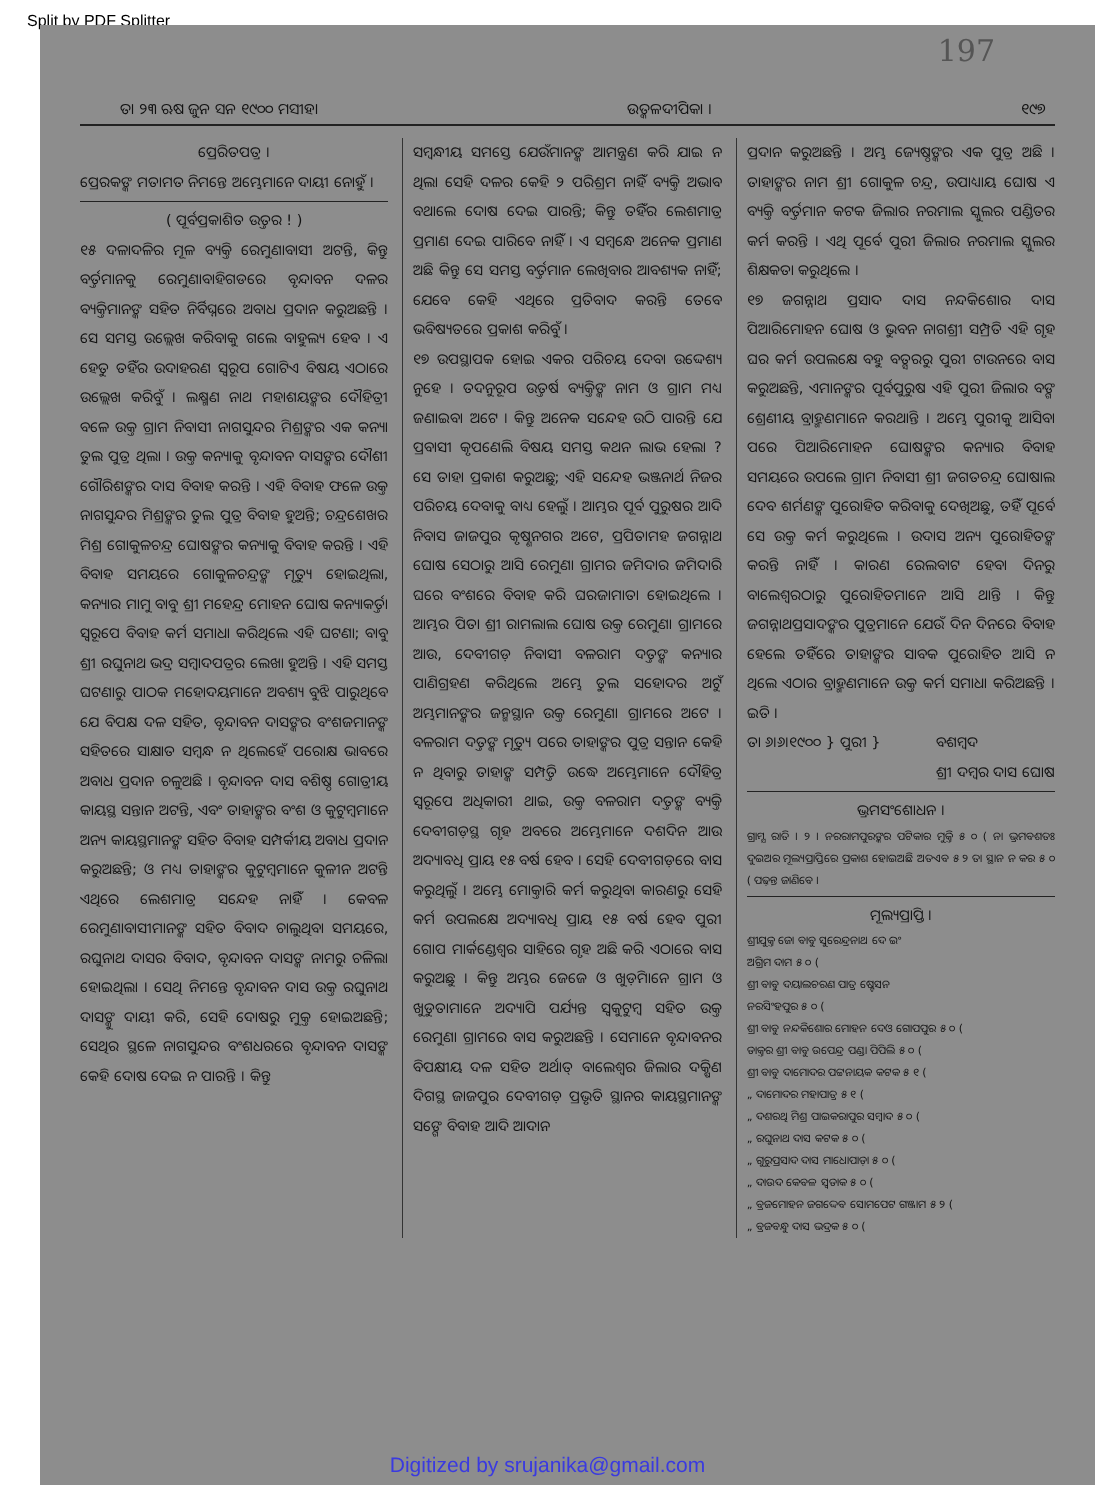Split by PDF Splitter
197
ତା ୨୩ ଋଷ ଜୁନ ସନ ୧୯୦୦ ମସୀହା ଉତ୍କଳଦୀପିକା । ୧୯୭
ପ୍ରେରିତପତ୍ର ।
ପ୍ରେରକଙ୍କ ମତାମତ ନିମନ୍ତେ ଅମ୍ଭେମାନେ ଦାୟୀ ନୋହୁଁ ।
( ପୂର୍ବପ୍ରକାଶିତ ଉତ୍ତର ! )
୧୫ ଦଳାଦଳିର ମୂଳ ବ୍ୟକ୍ତି ରେମୁଣାବାସୀ ଅଟନ୍ତି, କିନ୍ତୁ ବର୍ତ୍ତମାନକୁ ରେମୁଣାବାହିଗଡରେ ବୃନ୍ଦାବନ ଦଳର ବ୍ୟକ୍ତିମାନଙ୍କ ସହିତ ନିର୍ବିଘ୍ନରେ ଅବାଧ ପ୍ରଦାନ କରୁଅଛନ୍ତି । ସେ ସମସ୍ତ ଉଲ୍ଲେଖ କରିବାକୁ ଗଲେ ବାହୁଲ୍ୟ ହେବ । ଏ ହେତୁ ତହିଁର ଉଦାହରଣ ସ୍ୱରୂପ ଗୋଟିଏ ବିଷୟ ଏଠାରେ ଉଲ୍ଲେଖ କରିବୁଁ । ଲକ୍ଷ୍ମଣ ନାଥ ମହାଶୟଙ୍କର ଦୌହିତ୍ରୀ ବଳେ ଉକ୍ତ ଗ୍ରାମ ନିବାସୀ ନାଗସୁନ୍ଦର ମିଶ୍ରଙ୍କର ଏକ କନ୍ୟା ତୁଲ ପୁତ୍ର ଥିଲା । ଉକ୍ତ କନ୍ୟାକୁ ବୃନ୍ଦାବନ ଦାସଙ୍କର ଦୌଶୀ ଗୌରିଶଙ୍କର ଦାସ ବିବାହ କରନ୍ତି । ଏହି ବିବାହ ଫଳେ ଉକ୍ତ ନାଗସୁନ୍ଦର ମିଶ୍ରଙ୍କର ତୁଲ ପୁତ୍ର ବିବାହ ହୁଅନ୍ତି; ଚନ୍ଦ୍ରଶେଖର ମିଶ୍ର ଗୋକୁଳଚନ୍ଦ୍ର ଘୋଷଙ୍କର କନ୍ୟାକୁ ବିବାହ କରନ୍ତି । ଏହି ବିବାହ ସମୟରେ ଗୋକୁଳଚନ୍ଦ୍ରଙ୍କ ମୃତ୍ୟୁ ହୋଇଥିଲା, କନ୍ୟାର ମାମୁ ବାବୁ ଶ୍ରୀ ମହେନ୍ଦ୍ର ମୋହନ ଘୋଷ କନ୍ୟାକର୍ତ୍ତା ସ୍ୱରୂପେ ବିବାହ କର୍ମ ସମାଧା କରିଥିଲେ ଏହି ଘଟଣା; ବାବୁ ଶ୍ରୀ ରଘୁନାଥ ଭଦ୍ର ସମ୍ବାଦପତ୍ରର ଲେଖା ହୁଅନ୍ତି । ଏହି ସମସ୍ତ ଘଟଣାରୁ ପାଠକ ମହୋଦୟମାନେ ଅବଶ୍ୟ ବୁଝି ପାରୁଥିବେ ଯେ ବିପକ୍ଷ ଦଳ ସହିତ, ବୃନ୍ଦାବନ ଦାସଙ୍କର ବଂଶଜମାନଙ୍କ ସହିତରେ ସାକ୍ଷାତ ସମ୍ବନ୍ଧ ନ ଥିଲେହେଁ ପରୋକ୍ଷ ଭାବରେ ଅବାଧ ପ୍ରଦାନ ଚଳୁଅଛି । ବୃନ୍ଦାବନ ଦାସ ବଶିଷ୍ଠ ଗୋତ୍ରୀୟ କାୟସ୍ଥ ସନ୍ତାନ ଅଟନ୍ତି, ଏବଂ ତାହାଙ୍କର ବଂଶ ଓ କୁଟୁମ୍ବମାନେ ଅନ୍ୟ କାୟସ୍ଥମାନଙ୍କ ସହିତ ବିବାହ ସମ୍ପର୍କୀୟ ଅବାଧ ପ୍ରଦାନ କରୁଅଛନ୍ତି; ଓ ମଧ୍ୟ ତାହାଙ୍କର କୁଟୁମ୍ବମାନେ କୁଳୀନ ଅଟନ୍ତି ଏଥିରେ ଲେଶମାତ୍ର ସନ୍ଦେହ ନାହିଁ । କେବଳ ରେମୁଣାବାସୀମାନଙ୍କ ସହିତ ବିବାଦ ଚାଲୁଥିବା ସମୟରେ, ରଘୁନାଥ ଦାସର ବିବାଦ, ବୃନ୍ଦାବନ ଦାସଙ୍କ ନାମରୁ ଚଳିଲା ହୋଇଥିଲା । ସେଥି ନିମନ୍ତେ ବୃନ୍ଦାବନ ଦାସ ଉକ୍ତ ରଘୁନାଥ ଦାସଙ୍କୁ ଦାୟୀ କରି, ସେହି ଦୋଷରୁ ମୁକ୍ତ ହୋଇଅଛନ୍ତି; ସେଥିର ସ୍ଥଳେ ନାଗସୁନ୍ଦର ବଂଶଧରରେ ବୃନ୍ଦାବନ ଦାସଙ୍କ କେହି ଦୋଷ ଦେଇ ନ ପାରନ୍ତି । କିନ୍ତୁ
ସମ୍ବନ୍ଧୀୟ ସମସ୍ତେ ଯେଉଁମାନଙ୍କ ଆମନ୍ତ୍ରଣ କରି ଯାଇ ନ ଥିଲା ସେହି ଦଳର କେହି ୨ ପରିଶ୍ରମ ନାହିଁ ବ୍ୟକ୍ତି ଅଭାବ ବଥାଲେ ଦୋଷ ଦେଇ ପାରନ୍ତି; କିନ୍ତୁ ତହିଁର ଲେଶମାତ୍ର ପ୍ରମାଣ ଦେଇ ପାରିବେ ନାହିଁ । ଏ ସମ୍ବନ୍ଧେ ଅନେକ ପ୍ରମାଣ ଅଛି କିନ୍ତୁ ସେ ସମସ୍ତ ବର୍ତ୍ତମାନ ଲେଖିବାର ଆବଶ୍ୟକ ନାହିଁ; ଯେବେ କେହି ଏଥିରେ ପ୍ରତିବାଦ କରନ୍ତି ତେବେ ଭବିଷ୍ୟତରେ ପ୍ରକାଶ କରିବୁଁ ।
୧୭ ଉପସ୍ଥାପକ ହୋଇ ଏକର ପରିଚୟ ଦେବା ଉଦ୍ଦେଶ୍ୟ ନୁହେ । ତଦନୁରୂପ ଉତ୍ତର୍ଷ ବ୍ୟକ୍ତିଙ୍କ ନାମ ଓ ଗ୍ରାମ ମଧ୍ୟ ଜଣାଇବା ଅଟେ । କିନ୍ତୁ ଅନେକ ସନ୍ଦେହ ଉଠି ପାରନ୍ତି ଯେ ପ୍ରବାସୀ କୃପଣେଲି ବିଷୟ ସମସ୍ତ କଥନ ଲାଭ ହେଲା ? ସେ ତାହା ପ୍ରକାଶ କରୁଅଛୁ; ଏହି ସନ୍ଦେହ ଭଞ୍ଜନାର୍ଥ ନିଜର ପରିଚୟ ଦେବାକୁ ବାଧ୍ୟ ହେଲୁଁ । ଆମ୍ଭର ପୂର୍ବ ପୁରୁଷର ଆଦି ନିବାସ ଜାଜପୁର କୃଷ୍ଣନଗର ଅଟେ, ପ୍ରପିତାମହ ଜଗନ୍ନାଥ ଘୋଷ ସେଠାରୁ ଆସି ରେମୁଣା ଗ୍ରାମର ଜମିଦାର ଜମିଦାରି ଘରେ ବଂଶରେ ବିବାହ କରି ଘରଜାମାତା ହୋଇଥିଲେ । ଆମ୍ଭର ପିତା ଶ୍ରୀ ରାମଲାଲ ଘୋଷ ଉକ୍ତ ରେମୁଣା ଗ୍ରାମରେ ଆଉ, ଦେବୀଗଡ଼ ନିବାସୀ ବଳରାମ ଦତ୍ତଙ୍କ କନ୍ୟାର ପାଣିଗ୍ରହଣ କରିଥିଲେ ଅମ୍ଭେ ତୁଲ ସହୋଦର ଅଟୁଁ ଅମ୍ଭମାନଙ୍କର ଜନ୍ମସ୍ଥାନ ଉକ୍ତ ରେମୁଣା ଗ୍ରାମରେ ଅଟେ । ବଳରାମ ଦତ୍ତଙ୍କ ମୃତ୍ୟୁ ପରେ ତାହାଙ୍କର ପୁତ୍ର ସନ୍ତାନ କେହି ନ ଥିବାରୁ ତାହାଙ୍କ ସମ୍ପତ୍ତି ଉଦ୍ଧେ ଅମ୍ଭେମାନେ ଦୌହିତ୍ର ସ୍ୱରୂପେ ଅଧିକାରୀ ଥାଇ, ଉକ୍ତ ବଳରାମ ଦତ୍ତଙ୍କ ବ୍ୟକ୍ତି ଦେବୀଗଡ଼ସ୍ଥ ଗୃହ ଅବରେ ଅମ୍ଭେମାନେ ଦଶଦିନ ଆଉ ଅଦ୍ୟାବଧି ପ୍ରାୟ ୧୫ ବର୍ଷ ହେବ । ସେହି ଦେବୀଗଡ଼ରେ ବାସ କରୁଥିଲୁଁ । ଅମ୍ଭେ ମୋକ୍ତାରି କର୍ମ କରୁଥିବା କାରଣରୁ ସେହି କର୍ମ ଉପଲକ୍ଷେ ଅଦ୍ୟାବଧି ପ୍ରାୟ ୧୫ ବର୍ଷ ହେବ ପୁରୀ ଗୋପ ମାର୍କଣ୍ଡେଶ୍ୱର ସାହିରେ ଗୃହ ଅଛି କରି ଏଠାରେ ବାସ କରୁଅଛୁ । କିନ୍ତୁ ଅମ୍ଭର ଜେଜେ ଓ ଖୁଡ଼ିମାନେ ଗ୍ରାମ ଓ ଖୁଡୁତାମାନେ ଅଦ୍ୟାପି ପର୍ଯ୍ୟନ୍ତ ସ୍ୱକୁଟୁମ୍ବ ସହିତ ଉକ୍ତ ରେମୁଣା ଗ୍ରାମରେ ବାସ କରୁଅଛନ୍ତି । ସେମାନେ ବୃନ୍ଦାବନର ବିପକ୍ଷୀୟ ଦଳ ସହିତ ଅର୍ଥାତ୍ ବାଲେଶ୍ୱର ଜିଲାର ଦକ୍ଷିଣ ଦିଗସ୍ଥ ଜାଜପୁର ଦେବୀଗଡ଼ ପ୍ରଭୃତି ସ୍ଥାନର କାୟସ୍ଥମାନଙ୍କ ସଙ୍ଗେ ବିବାହ ଆଦି ଆଦାନ
ପ୍ରଦାନ କରୁଅଛନ୍ତି । ଅମ୍ଭ ଜ୍ୟେଷ୍ଠଙ୍କର ଏକ ପୁତ୍ର ଅଛି । ତାହାଙ୍କର ନାମ ଶ୍ରୀ ଗୋକୁଳ ଚନ୍ଦ୍ର, ଉପାଧ୍ୟାୟ ଘୋଷ ଏ ବ୍ୟକ୍ତି ବର୍ତ୍ତମାନ କଟକ ଜିଲାର ନରମାଲ ସ୍କୁଲର ପଣ୍ଡିତର କର୍ମ କରନ୍ତି । ଏଥି ପୂର୍ବେ ପୁରୀ ଜିଲାର ନରମାଲ ସ୍କୁଲର ଶିକ୍ଷକତା କରୁଥିଲେ ।
୧୭ ଜଗନ୍ନାଥ ପ୍ରସାଦ ଦାସ ନନ୍ଦକିଶୋର ଦାସ ପିଆରିମୋହନ ଘୋଷ ଓ ଭୁବନ ନାଗଶ୍ରୀ ସମ୍ପ୍ରତି ଏହି ଗୃହ ଘର କର୍ମ ଉପଲକ୍ଷେ ବହୁ ବତ୍ସରରୁ ପୁରୀ ଟାଉନରେ ବାସ କରୁଅଛନ୍ତି, ଏମାନଙ୍କର ପୂର୍ବପୁରୁଷ ଏହି ପୁରୀ ଜିଲାର ବଙ୍ଗ ଶ୍ରେଣୀୟ ବ୍ରାହ୍ମଣମାନେ କରଥାନ୍ତି । ଅମ୍ଭେ ପୁରୀକୁ ଆସିବା ପରେ ପିଆରିମୋହନ ଘୋଷଙ୍କର କନ୍ୟାର ବିବାହ ସମୟରେ ଉପଲେ ଗ୍ରାମ ନିବାସୀ ଶ୍ରୀ ଜଗତଚନ୍ଦ୍ର ଘୋଷାଲ ଦେବ ଶର୍ମଣଙ୍କ ପୁରୋହିତ କରିବାକୁ ଦେଖିଅଛୁ, ତହିଁ ପୂର୍ବେ ସେ ଉକ୍ତ କର୍ମ କରୁଥିଲେ । ଉଦାସ ଅନ୍ୟ ପୁରୋହିତଙ୍କ କରନ୍ତି ନାହିଁ । କାରଣ ରେଲବାଟ ହେବା ଦିନରୁ ବାଲେଶ୍ୱରଠାରୁ ପୁରୋହିତମାନେ ଆସି ଥାନ୍ତି । କିନ୍ତୁ ଜଗନ୍ନାଥପ୍ରସାଦଙ୍କର ପୁତ୍ରମାନେ ଯେଉଁ ଦିନ ଦିନରେ ବିବାହ ହେଲେ ତହିଁରେ ତାହାଙ୍କର ସାବକ ପୁରୋହିତ ଆସି ନ ଥିଲେ ଏଠାର ବ୍ରାହ୍ମଣମାନେ ଉକ୍ତ କର୍ମ ସମାଧା କରିଅଛନ୍ତି । ଇତି ।
ତା ୬।୬।୧୯୦୦ } ପୁରୀ } ବଶମ୍ବଦ
ଶ୍ରୀ ଦମ୍ବର ଦାସ ଘୋଷ
ଭ୍ରମସଂଶୋଧନ ।
ଗ୍ରାମ୍ଯ ରାତି । ୨ । ନରରାମପୁରଙ୍କର ପଟିକାର ମୁକ୍ତି ୫ ୦ ( ନା ଭ୍ରମବଶତଃ ଦୁଇଅର ମୂଲ୍ୟପ୍ରାପ୍ତିରେ ପ୍ରକାଶ ହୋଇଅଛି ଅତଏବ ୫ ୨ ତା ସ୍ଥାନ ନ କର ୫ ୦ ( ପଢ଼ନ୍ତ ଜାଣିବେ ।
ମୂଲ୍ୟପ୍ରାପ୍ତି ।
ଶ୍ରୀଯୁକ୍ତ ଜୋ ବାବୁ ସୁରେନ୍ଦ୍ରନାଥ ଦେ ଇଂ
ଅଗ୍ରିମ ଦାମ ୫ ୦ (
ଶ୍ରୀ ବାବୁ ଦୟାଲଚରଣ ପାତ୍ର ଷ୍ଟେସନ
ନରସିଂହପୁର ୫ ୦ (
ଶ୍ରୀ ବାବୁ ନନ୍ଦକିଶୋର ମୋହନ ଦେଓ ଗୋପପୁର ୫ ୦ (
ଡାକ୍ତର ଶ୍ରୀ ବାବୁ ଉପେନ୍ଦ୍ର ପଣ୍ଡା ପିପିଲି ୫ ୦ (
ଶ୍ରୀ ବାବୁ ଦାମୋଦର ପଟ୍ଟନାୟକ କଟକ ୫ ୧ (
„ ଦାମୋଦର ମହାପାତ୍ର ୫ ୧ (
„ ଦଶରଥି ମିଶ୍ର ପାଇକରାପୁର ସମ୍ବାଦ ୫ ୦ (
„ ରଘୁନାଥ ଦାସ କଟକ ୫ ୦ (
„ ଗୁରୁପ୍ରସାଦ ଦାସ ମାଧୋପାଡ଼ା ୫ ୦ (
„ ଦାଉଦ କେବଳ ସ୍ୱଡାକ ୫ ୦ (
„ ବ୍ରଜମୋହନ ଜଗଦ୍ଦେବ ସୋମପେଟ ଗଞ୍ଜାମ ୫ ୨ (
„ ବ୍ରଜବନ୍ଧୁ ଦାସ ଭଦ୍ରକ ୫ ୦ (
Digitized by srujanika@gmail.com